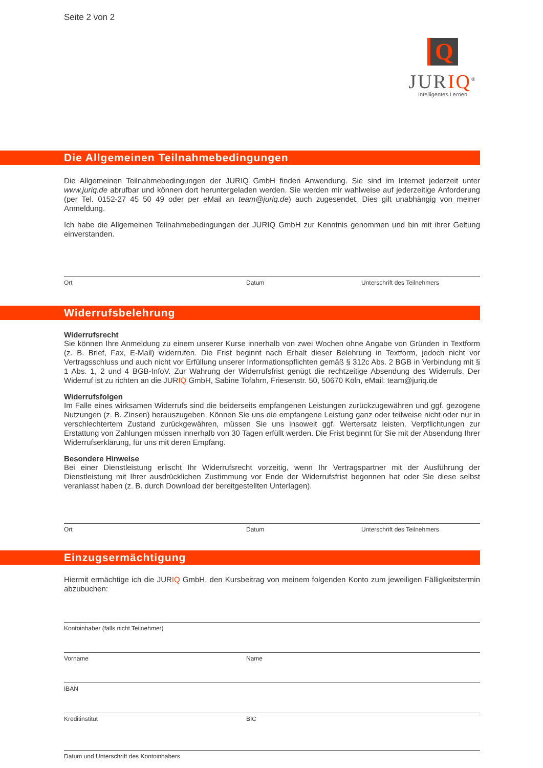Seite 2 von 2
Q
JURIQ<sup>®</sup>
Intelligentes Lernen
Die Allgemeinen Teilnahmebedingungen
Die Allgemeinen Teilnahmebedingungen der JURIQ GmbH finden Anwendung. Sie sind im Internet jederzeit unter www.juriq.de abrufbar und können dort heruntergeladen werden. Sie werden mir wahlweise auf jederzeitige Anforderung (per Tel. 0152-27 45 50 49 oder per eMail an team@juriq.de) auch zugesendet. Dies gilt unabhängig von meiner Anmeldung.
Ich habe die Allgemeinen Teilnahmebedingungen der JURIQ GmbH zur Kenntnis genommen und bin mit ihrer Geltung einverstanden.
Ort Datum Unterschrift des Teilnehmers
Widerrufsbelehrung
Widerrufsrecht
Sie können Ihre Anmeldung zu einem unserer Kurse innerhalb von zwei Wochen ohne Angabe von Gründen in Textform (z. B. Brief, Fax, E-Mail) widerrufen. Die Frist beginnt nach Erhalt dieser Belehrung in Textform, jedoch nicht vor Vertragsschluss und auch nicht vor Erfüllung unserer Informationspflichten gemäß § 312c Abs. 2 BGB in Verbindung mit § 1 Abs. 1, 2 und 4 BGB-InfoV. Zur Wahrung der Widerrufsfrist genügt die rechtzeitige Absendung des Widerrufs. Der Widerruf ist zu richten an die JURIQ GmbH, Sabine Tofahrn, Friesenstr. 50, 50670 Köln, eMail: team@juriq.de
Widerrufsfolgen
Im Falle eines wirksamen Widerrufs sind die beiderseits empfangenen Leistungen zurückzugewähren und ggf. gezogene Nutzungen (z. B. Zinsen) herauszugeben. Können Sie uns die empfangene Leistung ganz oder teilweise nicht oder nur in verschlechtertem Zustand zurückgewähren, müssen Sie uns insoweit ggf. Wertersatz leisten. Verpflichtungen zur Erstattung von Zahlungen müssen innerhalb von 30 Tagen erfüllt werden. Die Frist beginnt für Sie mit der Absendung Ihrer Widerrufserklärung, für uns mit deren Empfang.
Besondere Hinweise
Bei einer Dienstleistung erlischt Ihr Widerrufsrecht vorzeitig, wenn Ihr Vertragspartner mit der Ausführung der Dienstleistung mit Ihrer ausdrücklichen Zustimmung vor Ende der Widerrufsfrist begonnen hat oder Sie diese selbst veranlasst haben (z. B. durch Download der bereitgestellten Unterlagen).
Ort Datum Unterschrift des Teilnehmers
Einzugsermächtigung
Hiermit ermächtige ich die JURIQ GmbH, den Kursbeitrag von meinem folgenden Konto zum jeweiligen Fälligkeitstermin abzubuchen:
Kontoinhaber (falls nicht Teilnehmer)
Vorname Name
IBAN
Kreditinstitut BIC
Datum und Unterschrift des Kontoinhabers